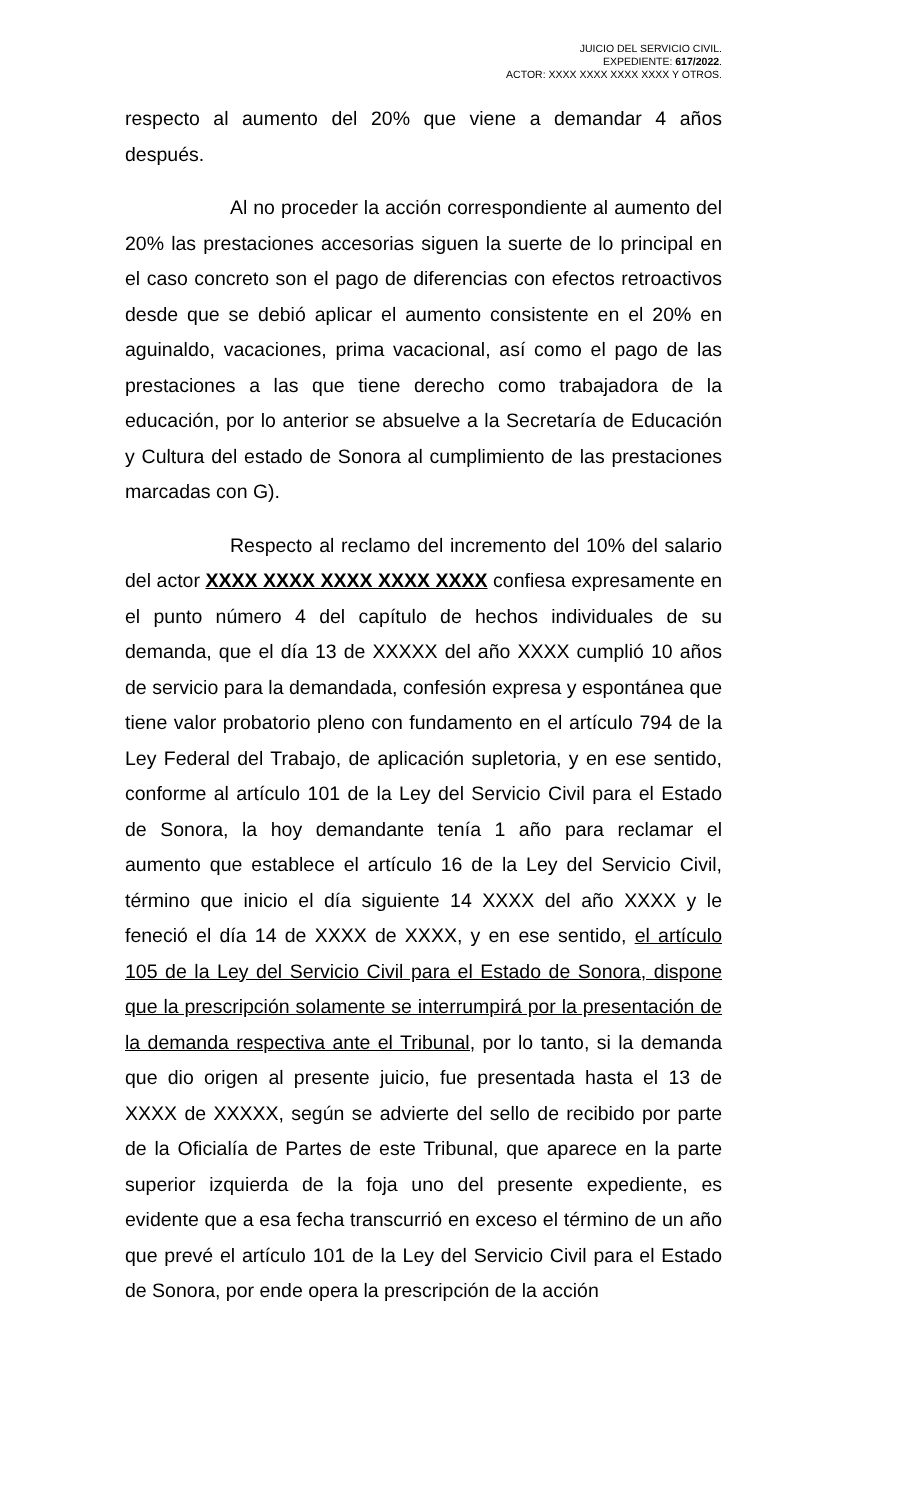JUICIO DEL SERVICIO CIVIL.
EXPEDIENTE: 617/2022.
ACTOR: XXXX XXXX XXXX XXXX Y OTROS.
respecto al aumento del 20% que viene a demandar 4 años después.
Al no proceder la acción correspondiente al aumento del 20% las prestaciones accesorias siguen la suerte de lo principal en el caso concreto son el pago de diferencias con efectos retroactivos desde que se debió aplicar el aumento consistente en el 20% en aguinaldo, vacaciones, prima vacacional, así como el pago de las prestaciones a las que tiene derecho como trabajadora de la educación, por lo anterior se absuelve a la Secretaría de Educación y Cultura del estado de Sonora al cumplimiento de las prestaciones marcadas con G).
Respecto al reclamo del incremento del 10% del salario del actor XXXX XXXX XXXX XXXX XXXX confiesa expresamente en el punto número 4 del capítulo de hechos individuales de su demanda, que el día 13 de XXXXX del año XXXX cumplió 10 años de servicio para la demandada, confesión expresa y espontánea que tiene valor probatorio pleno con fundamento en el artículo 794 de la Ley Federal del Trabajo, de aplicación supletoria, y en ese sentido, conforme al artículo 101 de la Ley del Servicio Civil para el Estado de Sonora, la hoy demandante tenía 1 año para reclamar el aumento que establece el artículo 16 de la Ley del Servicio Civil, término que inicio el día siguiente 14 XXXX del año XXXX y le feneció el día 14 de XXXX de XXXX, y en ese sentido, el artículo 105 de la Ley del Servicio Civil para el Estado de Sonora, dispone que la prescripción solamente se interrumpirá por la presentación de la demanda respectiva ante el Tribunal, por lo tanto, si la demanda que dio origen al presente juicio, fue presentada hasta el 13 de XXXX de XXXXX, según se advierte del sello de recibido por parte de la Oficialía de Partes de este Tribunal, que aparece en la parte superior izquierda de la foja uno del presente expediente, es evidente que a esa fecha transcurrió en exceso el término de un año que prevé el artículo 101 de la Ley del Servicio Civil para el Estado de Sonora, por ende opera la prescripción de la acción